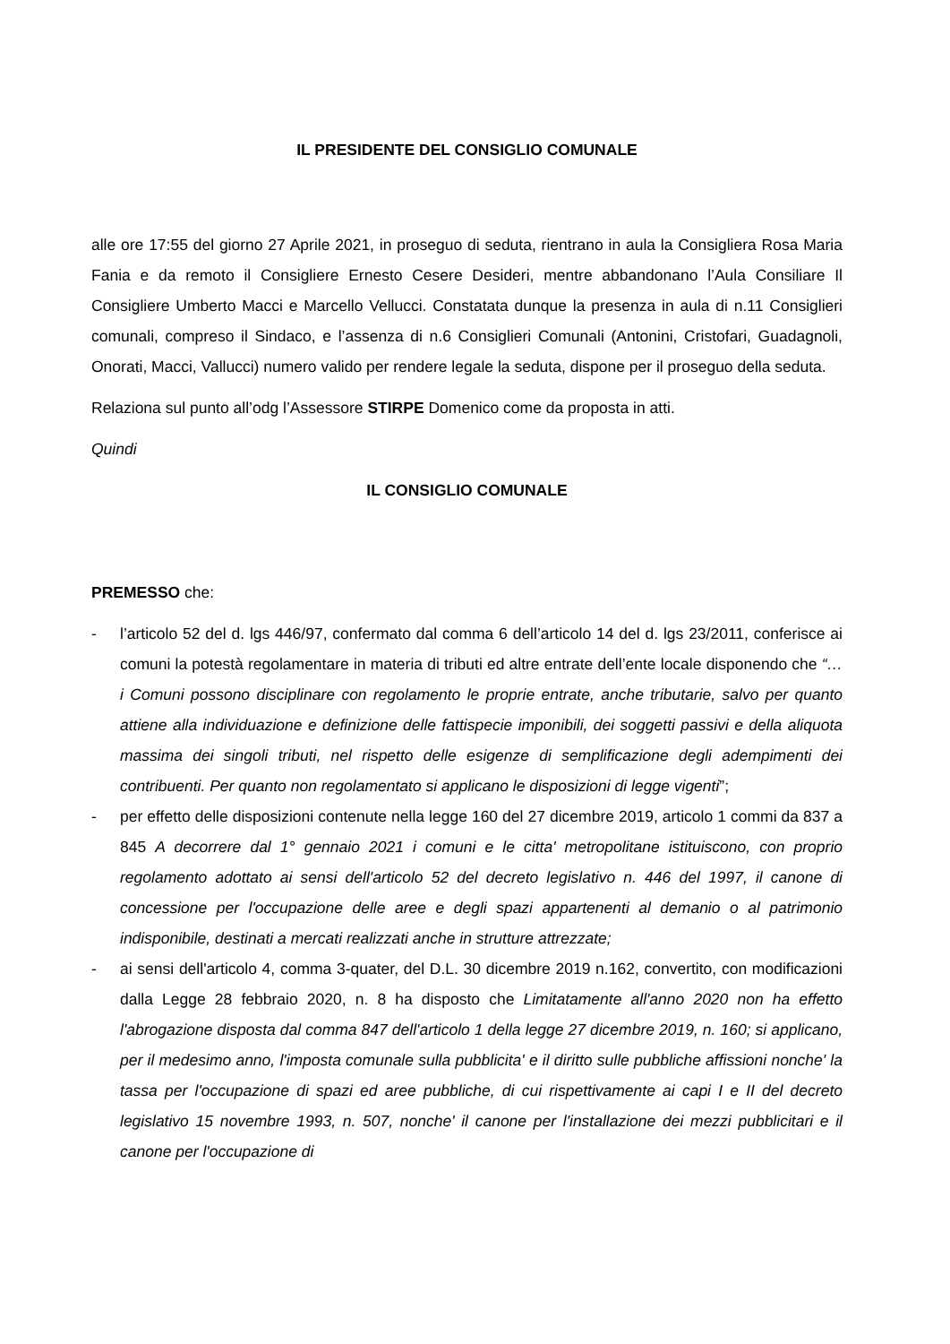IL PRESIDENTE DEL CONSIGLIO COMUNALE
alle ore 17:55 del giorno 27 Aprile 2021, in proseguo di seduta, rientrano in aula la Consigliera Rosa Maria Fania e da remoto il Consigliere Ernesto Cesere Desideri, mentre abbandonano l’Aula Consiliare Il Consigliere Umberto Macci e Marcello Vellucci. Constatata dunque la presenza in aula di n.11 Consiglieri comunali, compreso il Sindaco, e l’assenza di n.6 Consiglieri Comunali (Antonini, Cristofari, Guadagnoli, Onorati, Macci, Vallucci) numero valido per rendere legale la seduta, dispone per il proseguo della seduta.
Relaziona sul punto all’odg l’Assessore STIRPE Domenico come da proposta in atti.
Quindi
IL CONSIGLIO COMUNALE
PREMESSO che:
- l’articolo 52 del d. lgs 446/97, confermato dal comma 6 dell’articolo 14 del d. lgs 23/2011, conferisce ai comuni la potestà regolamentare in materia di tributi ed altre entrate dell’ente locale disponendo che “… i Comuni possono disciplinare con regolamento le proprie entrate, anche tributarie, salvo per quanto attiene alla individuazione e definizione delle fattispecie imponibili, dei soggetti passivi e della aliquota massima dei singoli tributi, nel rispetto delle esigenze di semplificazione degli adempimenti dei contribuenti. Per quanto non regolamentato si applicano le disposizioni di legge vigenti”;
- per effetto delle disposizioni contenute nella legge 160 del 27 dicembre 2019, articolo 1 commi da 837 a 845 A decorrere dal 1° gennaio 2021 i comuni e le citta' metropolitane istituiscono, con proprio regolamento adottato ai sensi dell'articolo 52 del decreto legislativo n. 446 del 1997, il canone di concessione per l'occupazione delle aree e degli spazi appartenenti al demanio o al patrimonio indisponibile, destinati a mercati realizzati anche in strutture attrezzate;
- ai sensi dell'articolo 4, comma 3-quater, del D.L. 30 dicembre 2019 n.162, convertito, con modificazioni dalla Legge 28 febbraio 2020, n. 8 ha disposto che Limitatamente all'anno 2020 non ha effetto l'abrogazione disposta dal comma 847 dell'articolo 1 della legge 27 dicembre 2019, n. 160; si applicano, per il medesimo anno, l'imposta comunale sulla pubblicita' e il diritto sulle pubbliche affissioni nonche' la tassa per l'occupazione di spazi ed aree pubbliche, di cui rispettivamente ai capi I e II del decreto legislativo 15 novembre 1993, n. 507, nonche' il canone per l'installazione dei mezzi pubblicitari e il canone per l'occupazione di